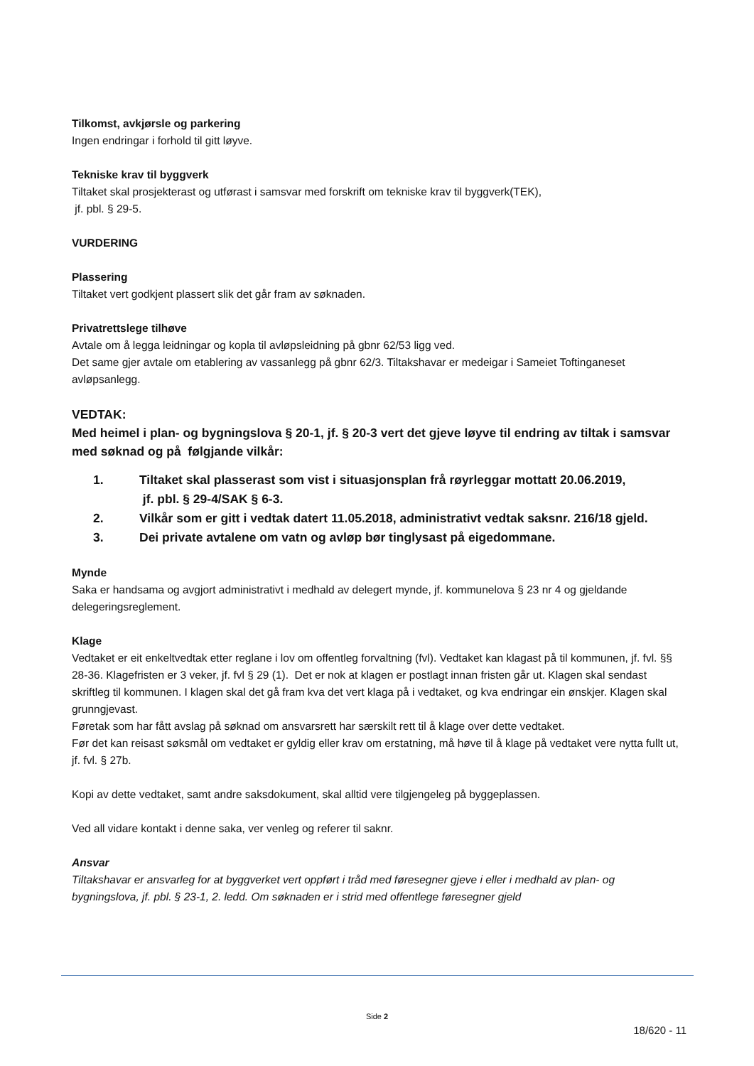Tilkomst, avkjørsle og parkering
Ingen endringar i forhold til gitt løyve.
Tekniske krav til byggverk
Tiltaket skal prosjekterast og utførast i samsvar med forskrift om tekniske krav til byggverk(TEK),
jf. pbl. § 29-5.
VURDERING
Plassering
Tiltaket vert godkjent plassert slik det går fram av søknaden.
Privatrettslege tilhøve
Avtale om å legga leidningar og kopla til avløpsleidning på gbnr 62/53 ligg ved.
Det same gjer avtale om etablering av vassanlegg på gbnr 62/3. Tiltakshavar er medeigar i Sameiet Toftinganeset avløpsanlegg.
VEDTAK:
Med heimel i plan- og bygningslova § 20-1, jf. § 20-3 vert det gjeve løyve til endring av tiltak i samsvar med søknad og på følgjande vilkår:
1. Tiltaket skal plasserast som vist i situasjonsplan frå røyrleggar mottatt 20.06.2019,
jf. pbl. § 29-4/SAK § 6-3.
2. Vilkår som er gitt i vedtak datert 11.05.2018, administrativt vedtak saksnr. 216/18 gjeld.
3. Dei private avtalene om vatn og avløp bør tinglysast på eigedommane.
Mynde
Saka er handsama og avgjort administrativt i medhald av delegert mynde, jf. kommunelova § 23 nr 4 og gjeldande delegeringsreglement.
Klage
Vedtaket er eit enkeltvedtak etter reglane i lov om offentleg forvaltning (fvl). Vedtaket kan klagast på til kommunen, jf. fvl. §§ 28-36. Klagefristen er 3 veker, jf. fvl § 29 (1). Det er nok at klagen er postlagt innan fristen går ut. Klagen skal sendast skriftleg til kommunen. I klagen skal det gå fram kva det vert klaga på i vedtaket, og kva endringar ein ønskjer. Klagen skal grunngjevast.
Føretak som har fått avslag på søknad om ansvarsrett har særskilt rett til å klage over dette vedtaket.
Før det kan reisast søksmål om vedtaket er gyldig eller krav om erstatning, må høve til å klage på vedtaket vere nytta fullt ut, jf. fvl. § 27b.
Kopi av dette vedtaket, samt andre saksdokument, skal alltid vere tilgjengeleg på byggeplassen.
Ved all vidare kontakt i denne saka, ver venleg og referer til saknr.
Ansvar
Tiltakshavar er ansvarleg for at byggverket vert oppført i tråd med føresegner gjeve i eller i medhald av plan- og bygningslova, jf. pbl. § 23-1, 2. ledd. Om søknaden er i strid med offentlege føresegner gjeld
Side 2
18/620 - 11